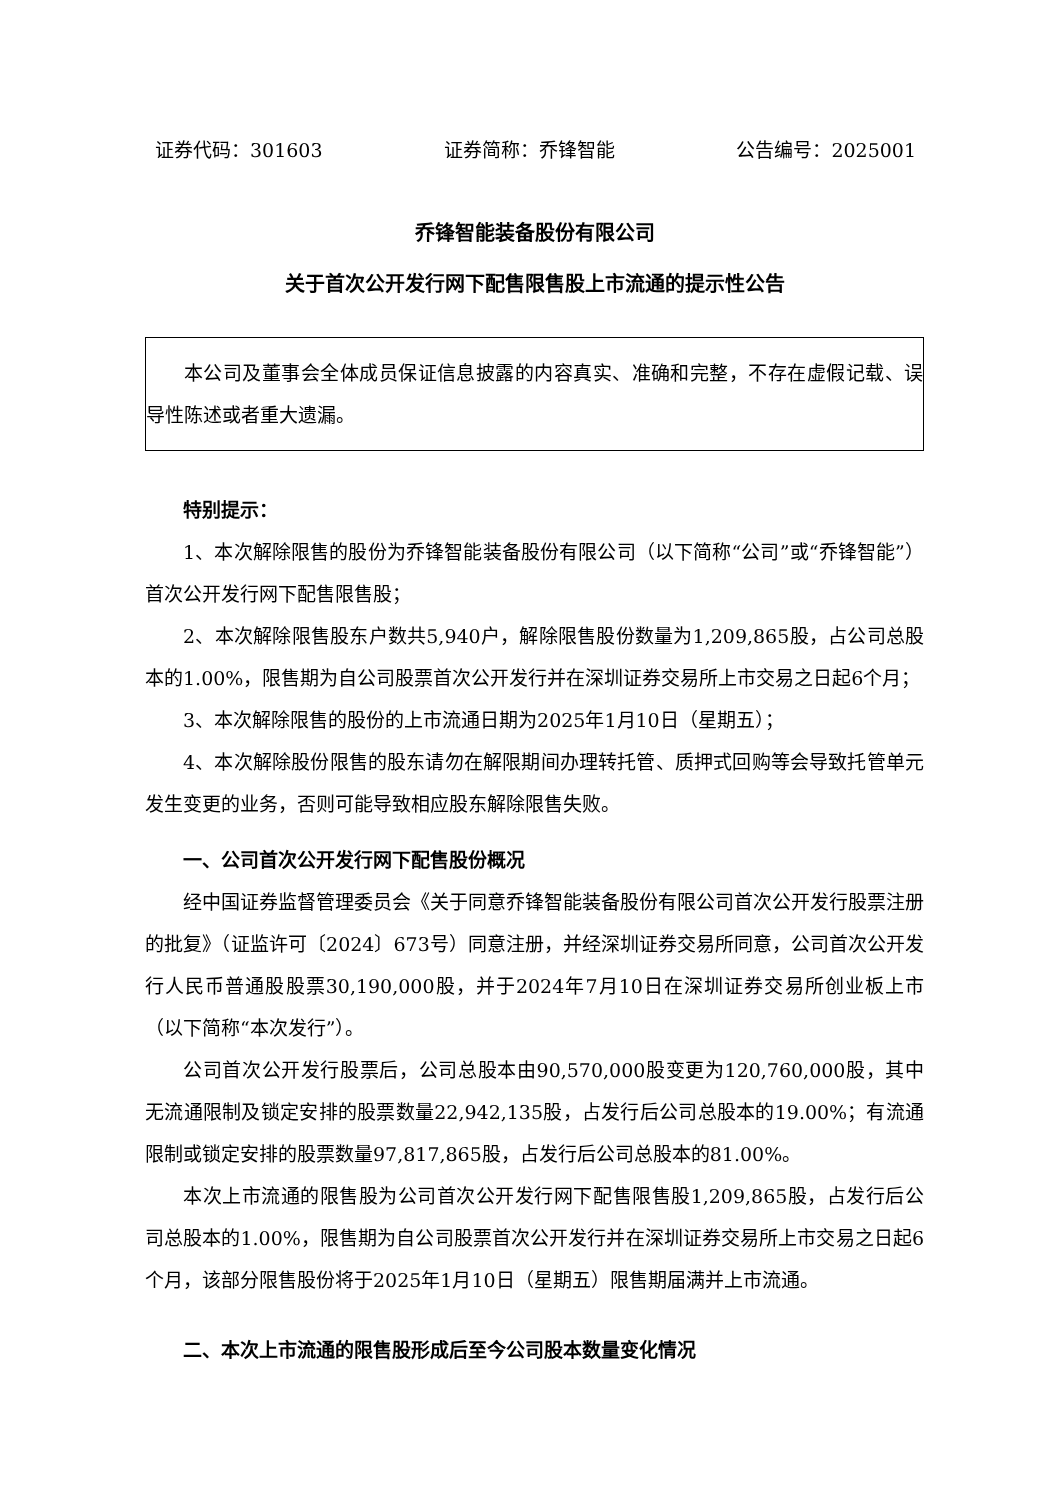证券代码：301603 证券简称：乔锋智能 公告编号：2025001
乔锋智能装备股份有限公司
关于首次公开发行网下配售限售股上市流通的提示性公告
本公司及董事会全体成员保证信息披露的内容真实、准确和完整，不存在虚假记载、误导性陈述或者重大遗漏。
特别提示：
1、本次解除限售的股份为乔锋智能装备股份有限公司（以下简称“公司”或“乔锋智能”）首次公开发行网下配售限售股；
2、本次解除限售股东户数共5,940户，解除限售股份数量为1,209,865股，占公司总股本的1.00%，限售期为自公司股票首次公开发行并在深圳证券交易所上市交易之日起6个月；
3、本次解除限售的股份的上市流通日期为2025年1月10日（星期五）；
4、本次解除股份限售的股东请勿在解限期间办理转托管、质押式回购等会导致托管单元发生变更的业务，否则可能导致相应股东解除限售失败。
一、公司首次公开发行网下配售股份概况
经中国证券监督管理委员会《关于同意乔锋智能装备股份有限公司首次公开发行股票注册的批复》（证监许可〔2024〕673号）同意注册，并经深圳证券交易所同意，公司首次公开发行人民币普通股股票30,190,000股，并于2024年7月10日在深圳证券交易所创业板上市（以下简称“本次发行”）。
公司首次公开发行股票后，公司总股本由90,570,000股变更为120,760,000股，其中无流通限制及锁定安排的股票数量22,942,135股，占发行后公司总股本的19.00%；有流通限制或锁定安排的股票数量97,817,865股，占发行后公司总股本的81.00%。
本次上市流通的限售股为公司首次公开发行网下配售限售股1,209,865股，占发行后公司总股本的1.00%，限售期为自公司股票首次公开发行并在深圳证券交易所上市交易之日起6个月，该部分限售股份将于2025年1月10日（星期五）限售期届满并上市流通。
二、本次上市流通的限售股形成后至今公司股本数量变化情况